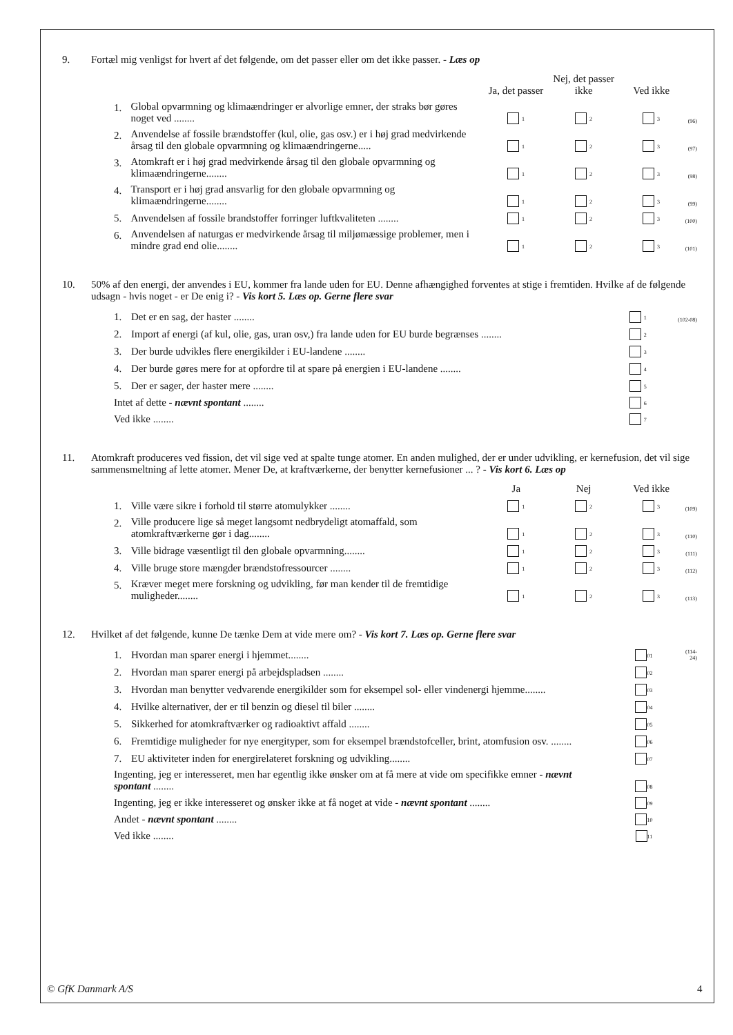9. Fortæl mig venligst for hvert af det følgende, om det passer eller om det ikke passer. - Læs op
| | | Ja, det passer | Nej, det passer ikke | Ved ikke | |
| 1. | Global opvarmning og klimaændringer er alvorlige emner, der straks bør gøres noget ved ........ | 1 | 2 | 3 | (96) |
| 2. | Anvendelse af fossile brændstoffer (kul, olie, gas osv.) er i høj grad medvirkende årsag til den globale opvarmning og klimaændringerne..... | 1 | 2 | 3 | (97) |
| 3. | Atomkraft er i høj grad medvirkende årsag til den globale opvarmning og klimaændringerne........ | 1 | 2 | 3 | (98) |
| 4. | Transport er i høj grad ansvarlig for den globale opvarmning og klimaændringerne........ | 1 | 2 | 3 | (99) |
| 5. | Anvendelsen af fossile brandstoffer forringer luftkvaliteten ........ | 1 | 2 | 3 | (100) |
| 6. | Anvendelsen af naturgas er medvirkende årsag til miljømæssige problemer, men i mindre grad end olie........ | 1 | 2 | 3 | (101) |
10. 50% af den energi, der anvendes i EU, kommer fra lande uden for EU. Denne afhængighed forventes at stige i fremtiden. Hvilke af de følgende udsagn - hvis noget - er De enig i? - Vis kort 5. Læs op. Gerne flere svar
| 1. | Det er en sag, der haster ........ | 1 | (102-08) |
| 2. | Import af energi (af kul, olie, gas, uran osv,) fra lande uden for EU burde begrænses ........ | 2 | |
| 3. | Der burde udvikles flere energikilder i EU-landene ........ | 3 | |
| 4. | Der burde gøres mere for at opfordre til at spare på energien i EU-landene ........ | 4 | |
| 5. | Der er sager, der haster mere ........ | 5 | |
| Intet af dette - nævnt spontant ........ | | 6 | |
| Ved ikke ........ | | 7 | |
11. Atomkraft produceres ved fission, det vil sige ved at spalte tunge atomer. En anden mulighed, der er under udvikling, er kernefusion, det vil sige sammensmeltning af lette atomer. Mener De, at kraftværkerne, der benytter kernefusioner ... ? - Vis kort 6. Læs op
| | | Ja | Nej | Ved ikke | |
| 1. | Ville være sikre i forhold til større atomulykker ........ | 1 | 2 | 3 | (109) |
| 2. | Ville producere lige så meget langsomt nedbrydeligt atomaffald, som atomkraftværkerne gør i dag........ | 1 | 2 | 3 | (110) |
| 3. | Ville bidrage væsentligt til den globale opvarmning........ | 1 | 2 | 3 | (111) |
| 4. | Ville bruge store mængder brændstofressourcer ........ | 1 | 2 | 3 | (112) |
| 5. | Kræver meget mere forskning og udvikling, før man kender til de fremtidige muligheder........ | 1 | 2 | 3 | (113) |
12. Hvilket af det følgende, kunne De tænke Dem at vide mere om? - Vis kort 7. Læs op. Gerne flere svar
| 1. | Hvordan man sparer energi i hjemmet........ | 01 | (114-24) |
| 2. | Hvordan man sparer energi på arbejdspladsen ........ | 02 | |
| 3. | Hvordan man benytter vedvarende energikilder som for eksempel sol- eller vindenergi hjemme........ | 03 | |
| 4. | Hvilke alternativer, der er til benzin og diesel til biler ........ | 04 | |
| 5. | Sikkerhed for atomkraftværker og radioaktivt affald ........ | 05 | |
| 6. | Fremtidige muligheder for nye energityper, som for eksempel brændstofceller, brint, atomfusion osv. ........ | 06 | |
| 7. | EU aktiviteter inden for energirelateret forskning og udvikling........ | 07 | |
| Ingenting, jeg er interesseret, men har egentlig ikke ønsker om at få mere at vide om specifikke emner - nævnt spontant ........ | | 08 | |
| Ingenting, jeg er ikke interesseret og ønsker ikke at få noget at vide - nævnt spontant ........ | | 09 | |
| Andet - nævnt spontant ........ | | 10 | |
| Ved ikke ........ | | 11 | |
© GfK Danmark A/S 4